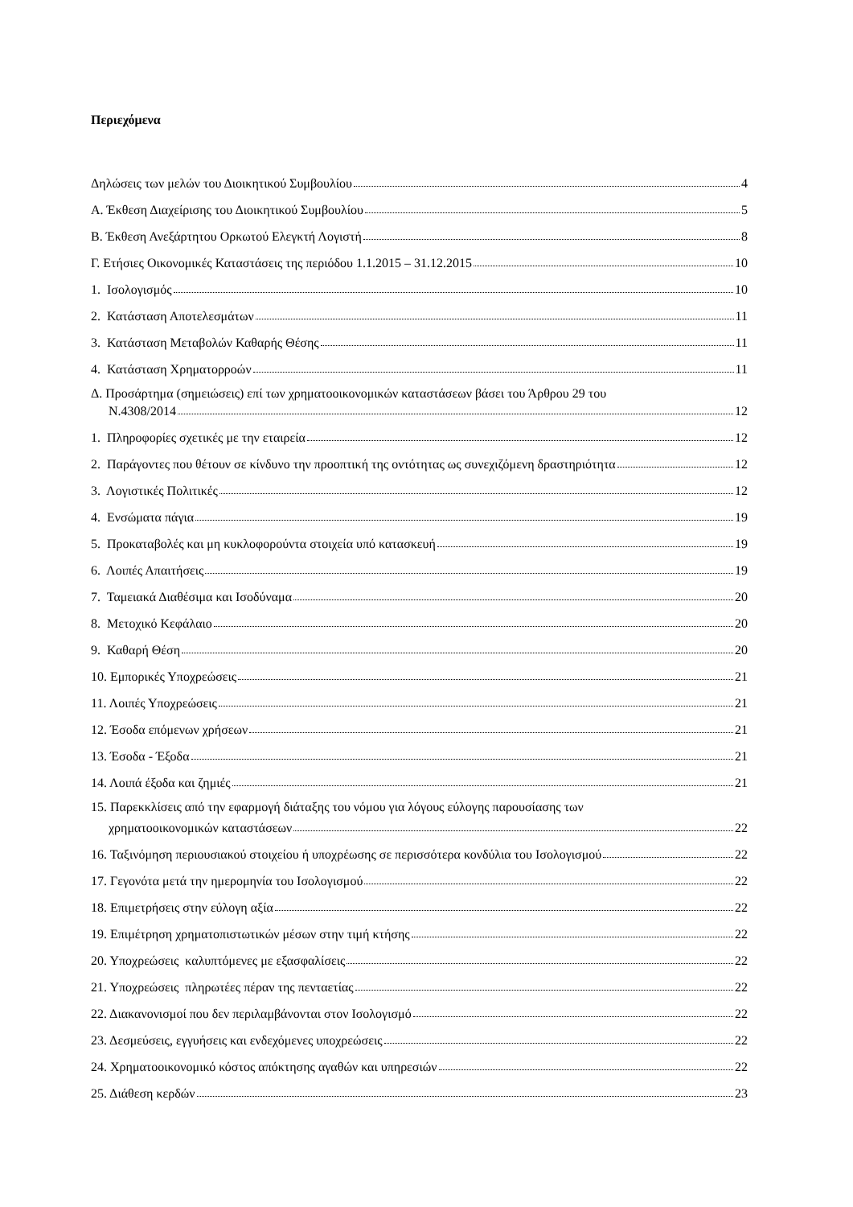Περιεχόμενα
Δηλώσεις των μελών του Διοικητικού Συμβουλίου 4
Α. Έκθεση Διαχείρισης του Διοικητικού Συμβουλίου 5
Β. Έκθεση Ανεξάρτητου Ορκωτού Ελεγκτή Λογιστή 8
Γ. Ετήσιες Οικονομικές Καταστάσεις της περιόδου 1.1.2015 – 31.12.2015 10
1. Ισολογισμός 10
2. Κατάσταση Αποτελεσμάτων 11
3. Κατάσταση Μεταβολών Καθαρής Θέσης 11
4. Κατάσταση Χρηματορροών 11
Δ. Προσάρτημα (σημειώσεις) επί των χρηματοοικονομικών καταστάσεων βάσει του Άρθρου 29 του
Ν.4308/2014 12
1. Πληροφορίες σχετικές με την εταιρεία 12
2. Παράγοντες που θέτουν σε κίνδυνο την προοπτική της οντότητας ως συνεχιζόμενη δραστηριότητα 12
3. Λογιστικές Πολιτικές 12
4. Ενσώματα πάγια 19
5. Προκαταβολές και μη κυκλοφορούντα στοιχεία υπό κατασκευή 19
6. Λοιπές Απαιτήσεις 19
7. Ταμειακά Διαθέσιμα και Ισοδύναμα 20
8. Μετοχικό Κεφάλαιο 20
9. Καθαρή Θέση 20
10. Εμπορικές Υποχρεώσεις 21
11. Λοιπές Υποχρεώσεις 21
12. Έσοδα επόμενων χρήσεων 21
13. Έσοδα - Έξοδα 21
14. Λοιπά έξοδα και ζημιές 21
15. Παρεκκλίσεις από την εφαρμογή διάταξης του νόμου για λόγους εύλογης παρουσίασης των
χρηματοοικονομικών καταστάσεων 22
16. Ταξινόμηση περιουσιακού στοιχείου ή υποχρέωσης σε περισσότερα κονδύλια του Ισολογισμού 22
17. Γεγονότα μετά την ημερομηνία του Ισολογισμού 22
18. Επιμετρήσεις στην εύλογη αξία 22
19. Επιμέτρηση χρηματοπιστωτικών μέσων στην τιμή κτήσης 22
20. Υποχρεώσεις καλυπτόμενες με εξασφαλίσεις 22
21. Υποχρεώσεις πληρωτέες πέραν της πενταετίας 22
22. Διακανονισμοί που δεν περιλαμβάνονται στον Ισολογισμό 22
23. Δεσμεύσεις, εγγυήσεις και ενδεχόμενες υποχρεώσεις 22
24. Χρηματοοικονομικό κόστος απόκτησης αγαθών και υπηρεσιών 22
25. Διάθεση κερδών 23